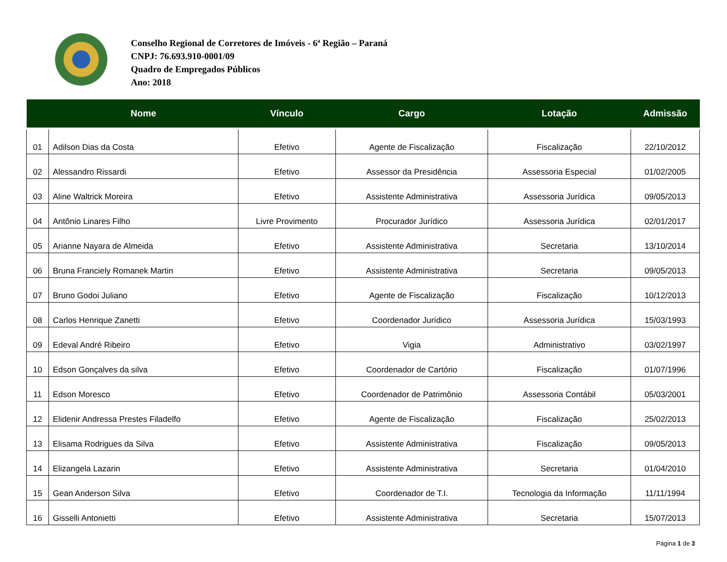Conselho Regional de Corretores de Imóveis - 6ª Região – Paraná
CNPJ: 76.693.910-0001/09
Quadro de Empregados Públicos
Ano: 2018
| | Nome | Vínculo | Cargo | Lotação | Admissão |
| --- | --- | --- | --- | --- | --- |
| 01 | Adilson Dias da Costa | Efetivo | Agente de Fiscalização | Fiscalização | 22/10/2012 |
| 02 | Alessandro Rissardi | Efetivo | Assessor da Presidência | Assessoria Especial | 01/02/2005 |
| 03 | Aline Waltrick Moreira | Efetivo | Assistente Administrativa | Assessoria Jurídica | 09/05/2013 |
| 04 | Antônio Linares Filho | Livre Provimento | Procurador Jurídico | Assessoria Jurídica | 02/01/2017 |
| 05 | Arianne Nayara de Almeida | Efetivo | Assistente Administrativa | Secretaria | 13/10/2014 |
| 06 | Bruna Franciely Romanek Martin | Efetivo | Assistente Administrativa | Secretaria | 09/05/2013 |
| 07 | Bruno Godoi Juliano | Efetivo | Agente de Fiscalização | Fiscalização | 10/12/2013 |
| 08 | Carlos Henrique Zanetti | Efetivo | Coordenador Jurídico | Assessoria Jurídica | 15/03/1993 |
| 09 | Edeval André Ribeiro | Efetivo | Vigia | Administrativo | 03/02/1997 |
| 10 | Edson Gonçalves da silva | Efetivo | Coordenador de Cartório | Fiscalização | 01/07/1996 |
| 11 | Edson Moresco | Efetivo | Coordenador de Patrimônio | Assessoria Contábil | 05/03/2001 |
| 12 | Elidenir Andressa Prestes Filadelfo | Efetivo | Agente de Fiscalização | Fiscalização | 25/02/2013 |
| 13 | Elisama Rodrigues da Silva | Efetivo | Assistente Administrativa | Fiscalização | 09/05/2013 |
| 14 | Elizangela Lazarin | Efetivo | Assistente Administrativa | Secretaria | 01/04/2010 |
| 15 | Gean Anderson Silva | Efetivo | Coordenador de T.I. | Tecnologia da Informação | 11/11/1994 |
| 16 | Gisselli Antonietti | Efetivo | Assistente Administrativa | Secretaria | 15/07/2013 |
Página 1 de 3